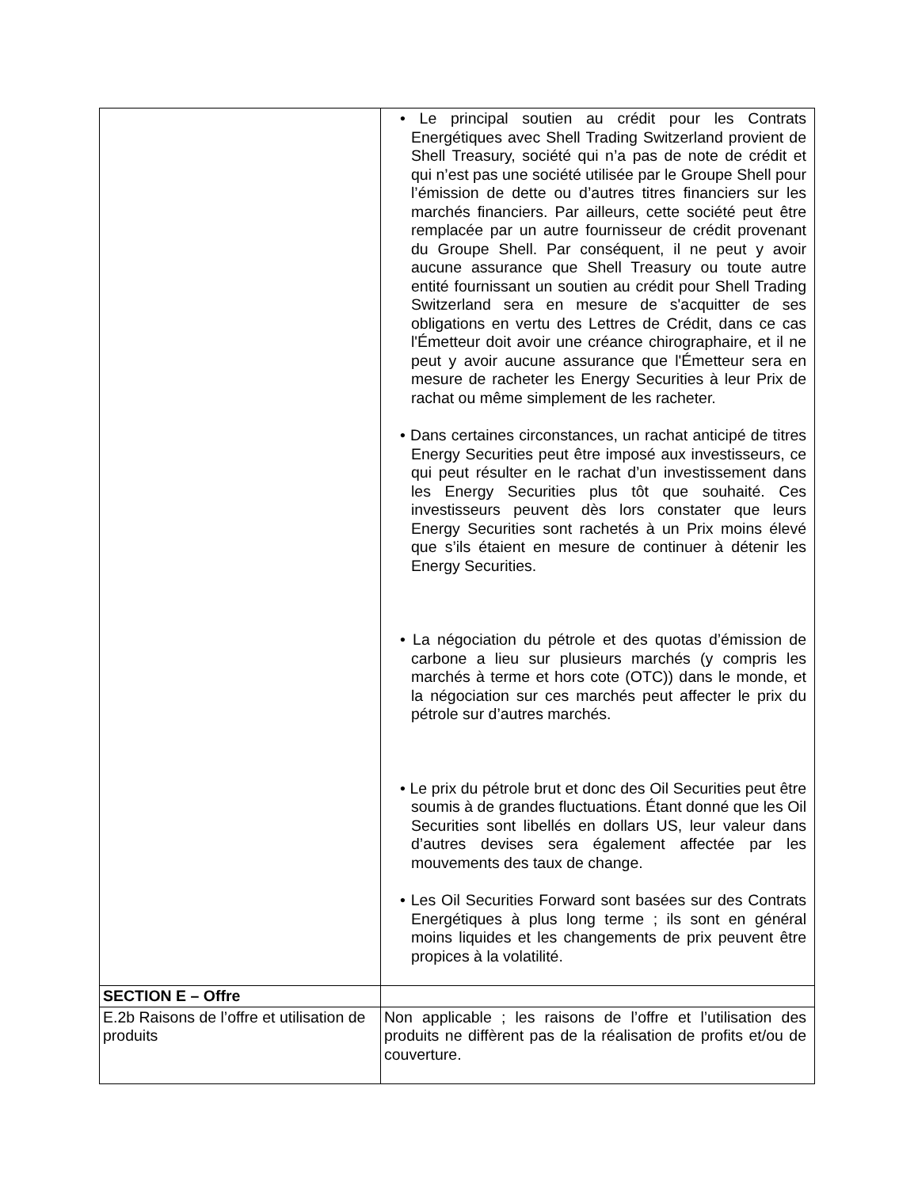| | • Le principal soutien au crédit pour les Contrats Energétiques avec Shell Trading Switzerland provient de Shell Treasury, société qui n’a pas de note de crédit et qui n’est pas une société utilisée par le Groupe Shell pour l’émission de dette ou d’autres titres financiers sur les marchés financiers. Par ailleurs, cette société peut être remplacée par un autre fournisseur de crédit provenant du Groupe Shell. Par conséquent, il ne peut y avoir aucune assurance que Shell Treasury ou toute autre entité fournissant un soutien au crédit pour Shell Trading Switzerland sera en mesure de s'acquitter de ses obligations en vertu des Lettres de Crédit, dans ce cas l'Émetteur doit avoir une créance chirographaire, et il ne peut y avoir aucune assurance que l'Émetteur sera en mesure de racheter les Energy Securities à leur Prix de rachat ou même simplement de les racheter. • Dans certaines circonstances, un rachat anticipé de titres Energy Securities peut être imposé aux investisseurs, ce qui peut résulter en le rachat d’un investissement dans les Energy Securities plus tôt que souhaité. Ces investisseurs peuvent dès lors constater que leurs Energy Securities sont rachetés à un Prix moins élevé que s’ils étaient en mesure de continuer à détenir les Energy Securities. • La négociation du pétrole et des quotas d’émission de carbone a lieu sur plusieurs marchés (y compris les marchés à terme et hors cote (OTC)) dans le monde, et la négociation sur ces marchés peut affecter le prix du pétrole sur d’autres marchés. • Le prix du pétrole brut et donc des Oil Securities peut être soumis à de grandes fluctuations. Étant donné que les Oil Securities sont libellés en dollars US, leur valeur dans d’autres devises sera également affectée par les mouvements des taux de change. • Les Oil Securities Forward sont basées sur des Contrats Energétiques à plus long terme ; ils sont en général moins liquides et les changements de prix peuvent être propices à la volatilité. |
| SECTION E – Offre | |
| E.2b Raisons de l’offre et utilisation de produits | Non applicable ; les raisons de l’offre et l’utilisation des produits ne diffèrent pas de la réalisation de profits et/ou de couverture. |